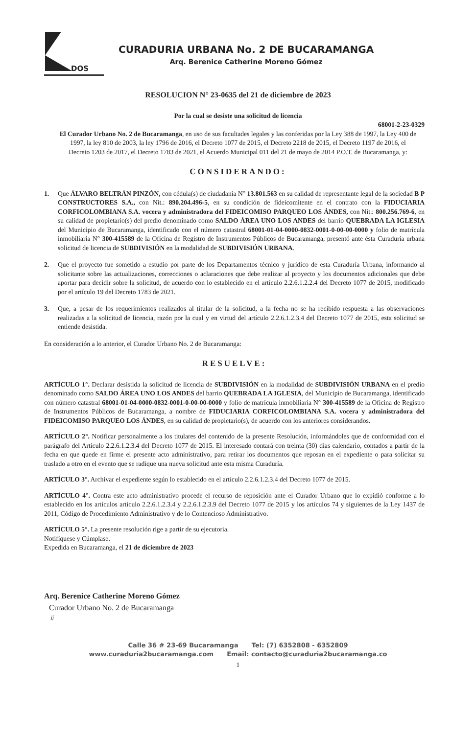DOS
CURADURIA URBANA No. 2 DE BUCARAMANGA
Arq. Berenice Catherine Moreno Gómez
RESOLUCION N° 23-0635 del 21 de diciembre de 2023
Por la cual se desiste una solicitud de licencia
68001-2-23-0329
El Curador Urbano No. 2 de Bucaramanga, en uso de sus facultades legales y las conferidas por la Ley 388 de 1997, la Ley 400 de 1997, la ley 810 de 2003, la ley 1796 de 2016, el Decreto 1077 de 2015, el Decreto 2218 de 2015, el Decreto 1197 de 2016, el Decreto 1203 de 2017, el Decreto 1783 de 2021, el Acuerdo Municipal 011 del 21 de mayo de 2014 P.O.T. de Bucaramanga, y:
CONSIDERANDO:
1. Que ÁLVARO BELTRÁN PINZÓN, con cédula(s) de ciudadanía N° 13.801.563 en su calidad de representante legal de la sociedad B P CONSTRUCTORES S.A., con Nit.: 890.204.496-5, en su condición de fideicomitente en el contrato con la FIDUCIARIA CORFICOLOMBIANA S.A. vocera y administradora del FIDEICOMISO PARQUEO LOS ÁNDES, con Nit.: 800.256.769-6, en su calidad de propietario(s) del predio denominado como SALDO ÁREA UNO LOS ANDES del barrio QUEBRADA LA IGLESIA del Municipio de Bucaramanga, identificado con el número catastral 68001-01-04-0000-0832-0001-0-00-00-0000 y folio de matrícula inmobiliaria N° 300-415589 de la Oficina de Registro de Instrumentos Públicos de Bucaramanga, presentó ante ésta Curaduría urbana solicitud de licencia de SUBDIVISIÓN en la modalidad de SUBDIVISIÓN URBANA.
2. Que el proyecto fue sometido a estudio por parte de los Departamentos técnico y jurídico de esta Curaduría Urbana, informando al solicitante sobre las actualizaciones, correcciones o aclaraciones que debe realizar al proyecto y los documentos adicionales que debe aportar para decidir sobre la solicitud, de acuerdo con lo establecido en el artículo 2.2.6.1.2.2.4 del Decreto 1077 de 2015, modificado por el artículo 19 del Decreto 1783 de 2021.
3. Que, a pesar de los requerimientos realizados al titular de la solicitud, a la fecha no se ha recibido respuesta a las observaciones realizadas a la solicitud de licencia, razón por la cual y en virtud del artículo 2.2.6.1.2.3.4 del Decreto 1077 de 2015, esta solicitud se entiende desistida.
En consideración a lo anterior, el Curador Urbano No. 2 de Bucaramanga:
RESUELVE:
ARTÍCULO 1°. Declarar desistida la solicitud de licencia de SUBDIVISIÓN en la modalidad de SUBDIVISIÓN URBANA en el predio denominado como SALDO ÁREA UNO LOS ANDES del barrio QUEBRADA LA IGLESIA, del Municipio de Bucaramanga, identificado con número catastral 68001-01-04-0000-0832-0001-0-00-00-0000 y folio de matrícula inmobiliaria N° 300-415589 de la Oficina de Registro de Instrumentos Públicos de Bucaramanga, a nombre de FIDUCIARIA CORFICOLOMBIANA S.A. vocera y administradora del FIDEICOMISO PARQUEO LOS ÁNDES, en su calidad de propietario(s), de acuerdo con los anteriores considerandos.
ARTÍCULO 2°. Notificar personalmente a los titulares del contenido de la presente Resolución, informándoles que de conformidad con el parágrafo del Artículo 2.2.6.1.2.3.4 del Decreto 1077 de 2015. El interesado contará con treinta (30) días calendario, contados a partir de la fecha en que quede en firme el presente acto administrativo, para retirar los documentos que reposan en el expediente o para solicitar su traslado a otro en el evento que se radique una nueva solicitud ante esta misma Curaduría.
ARTÍCULO 3°. Archivar el expediente según lo establecido en el artículo 2.2.6.1.2.3.4 del Decreto 1077 de 2015.
ARTÍCULO 4°. Contra este acto administrativo procede el recurso de reposición ante el Curador Urbano que lo expidió conforme a lo establecido en los artículos artículo 2.2.6.1.2.3.4 y 2.2.6.1.2.3.9 del Decreto 1077 de 2015 y los artículos 74 y siguientes de la Ley 1437 de 2011, Código de Procedimiento Administrativo y de lo Contencioso Administrativo.
ARTÍCULO 5°. La presente resolución rige a partir de su ejecutoria.
Notifíquese y Cúmplase.
Expedida en Bucaramanga, el 21 de diciembre de 2023
Arq. Berenice Catherine Moreno Gómez
Curador Urbano No. 2 de Bucaramanga
jj
Calle 36 # 23-69 Bucaramanga Tel: (7) 6352808 - 6352809
www.curaduria2bucaramanga.com Email: contacto@curaduria2bucaramanga.co
1